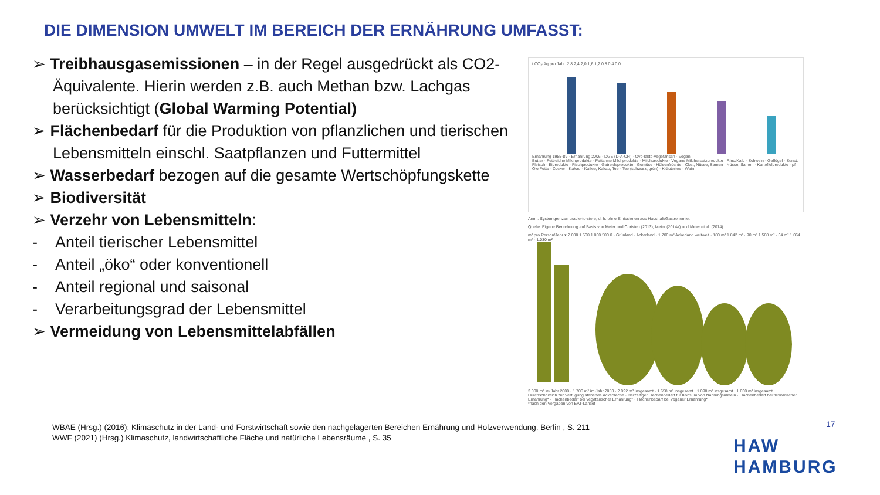DIE DIMENSION UMWELT IM BEREICH DER ERNÄHRUNG UMFASST:
➢ Treibhausgasemissionen – in der Regel ausgedrückt als CO2-Äquivalente. Hierin werden z.B. auch Methan bzw. Lachgas berücksichtigt (Global Warming Potential)
➢ Flächenbedarf für die Produktion von pflanzlichen und tierischen Lebensmitteln einschl. Saatpflanzen und Futtermittel
➢ Wasserbedarf bezogen auf die gesamte Wertschöpfungskette
➢ Biodiversität
➢ Verzehr von Lebensmitteln:
- Anteil tierischer Lebensmittel
- Anteil „öko“ oder konventionell
- Anteil regional und saisonal
- Verarbeitungsgrad der Lebensmittel
➢ Vermeidung von Lebensmittelabfällen
t CO₂-Äq pro Jahr: 2,8 2,4 2,0 1,6 1,2 0,8 0,4 0,0
Ernährung 1985-89 · Ernährung 2006 · DGE (D-A-CH) · Ovo-lakto-vegetarisch · Vegan
Butter · Fettreiche Milchprodukte · Fettarme Milchprodukte · Milchprodukte · Vegane Milchersatzprodukte · Rind/Kalb · Schwein · Geflügel · Sonst. Fleisch · Eiprodukte · Fischprodukte · Getreideprodukte · Gemüse · Hülsenfrüchte · Obst, Nüsse, Samen · Nüsse, Samen · Kartoffelprodukte · pfl. Öle Fette · Zucker · Kakao · Kaffee, Kakao, Tee · Tee (schwarz, grün) · Kräutertee · Wein
Anm.: Systemgrenzen cradle-to-store, d. h. ohne Emissionen aus Haushalt/Gastronomie.
Quelle: Eigene Berechnung auf Basis von Meier und Christen (2013), Meier (2014a) und Meier et al. (2014).
m² pro Person/Jahr ▾ 2.000 1.500 1.000 500 0 · Grünland · Ackerland · 1.700 m² Ackerland weltweit · 180 m² 1.842 m² · 90 m² 1.568 m² · 34 m² 1.064 m² · 1.030 m²
2.000 m² im Jahr 2000 · 1.700 m² im Jahr 2050 · 2.022 m² insgesamt · 1.658 m² insgesamt · 1.098 m² insgesamt · 1.030 m² insgesamt
Durchschnittlich zur Verfügung stehende Ackerfläche · Derzeitiger Flächenbedarf für Konsum von Nahrungsmitteln · Flächenbedarf bei flexitarischer Ernährung* · Flächenbedarf bei vegatarischer Ernährung* · Flächenbedarf bei veganer Ernährung*
*nach den Vorgaben von EAT-Lancet
WBAE (Hrsg.) (2016): Klimaschutz in der Land- und Forstwirtschaft sowie den nachgelagerten Bereichen Ernährung und Holzverwendung, Berlin , S. 211
WWF (2021) (Hrsg.) Klimaschutz, landwirtschaftliche Fläche und natürliche Lebensräume , S. 35
17
HAW
HAMBURG